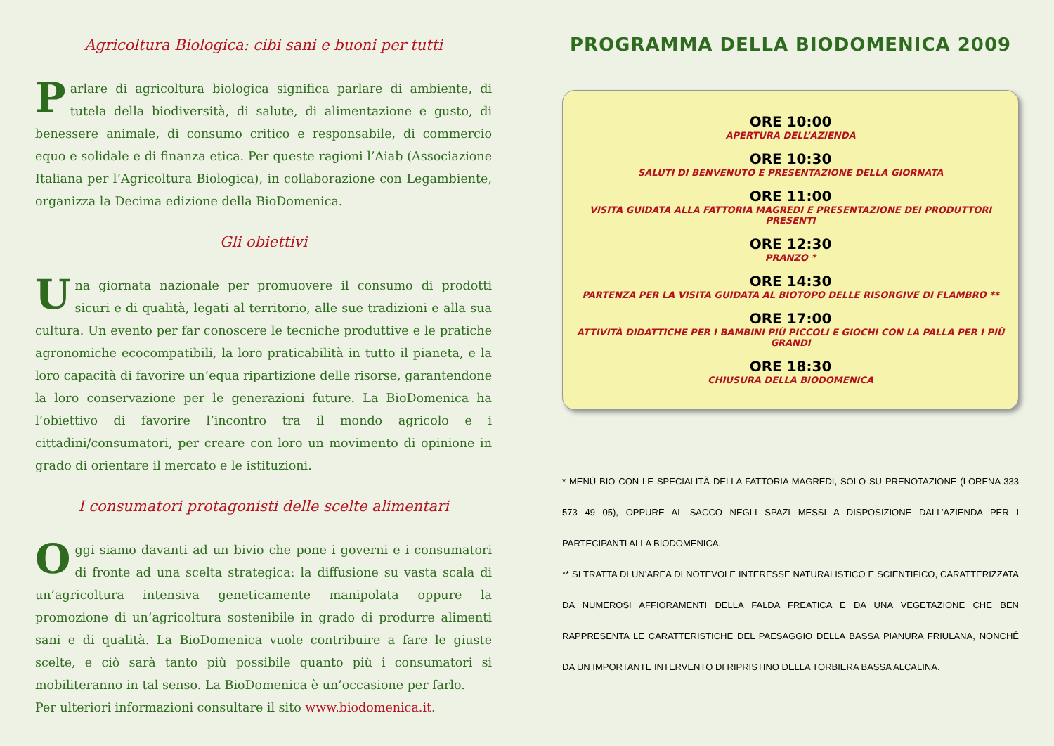Agricoltura Biologica: cibi sani e buoni per tutti
Parlare di agricoltura biologica significa parlare di ambiente, di tutela della biodiversità, di salute, di alimentazione e gusto, di benessere animale, di consumo critico e responsabile, di commercio equo e solidale e di finanza etica. Per queste ragioni l’Aiab (Associazione Italiana per l’Agricoltura Biologica), in collaborazione con Legambiente, organizza la Decima edizione della BioDomenica.
Gli obiettivi
Una giornata nazionale per promuovere il consumo di prodotti sicuri e di qualità, legati al territorio, alle sue tradizioni e alla sua cultura. Un evento per far conoscere le tecniche produttive e le pratiche agronomiche ecocompatibili, la loro praticabilità in tutto il pianeta, e la loro capacità di favorire un’equa ripartizione delle risorse, garantendone la loro conservazione per le generazioni future. La BioDomenica ha l’obiettivo di favorire l’incontro tra il mondo agricolo e i cittadini/consumatori, per creare con loro un movimento di opinione in grado di orientare il mercato e le istituzioni.
I consumatori protagonisti delle scelte alimentari
Oggi siamo davanti ad un bivio che pone i governi e i consumatori di fronte ad una scelta strategica: la diffusione su vasta scala di un’agricoltura intensiva geneticamente manipolata oppure la promozione di un’agricoltura sostenibile in grado di produrre alimenti sani e di qualità. La BioDomenica vuole contribuire a fare le giuste scelte, e ciò sarà tanto più possibile quanto più i consumatori si mobiliteranno in tal senso. La BioDomenica è un’occasione per farlo.
Per ulteriori informazioni consultare il sito www.biodomenica.it.
PROGRAMMA DELLA BIODOMENICA 2009
ORE 10:00
APERTURA DELL’AZIENDA
ORE 10:30
SALUTI DI BENVENUTO E PRESENTAZIONE DELLA GIORNATA
ORE 11:00
VISITA GUIDATA ALLA FATTORIA MAGREDI E PRESENTAZIONE DEI PRODUTTORI PRESENTI
ORE 12:30
PRANZO *
ORE 14:30
PARTENZA PER LA VISITA GUIDATA AL BIOTOPO DELLE RISORGIVE DI FLAMBRO **
ORE 17:00
ATTIVITÀ DIDATTICHE PER I BAMBINI PIÙ PICCOLI E GIOCHI CON LA PALLA PER I PIÙ GRANDI
ORE 18:30
CHIUSURA DELLA BIODOMENICA
* MENÙ BIO CON LE SPECIALITÀ DELLA FATTORIA MAGREDI, SOLO SU PRENOTAZIONE (LORENA 333 573 49 05), OPPURE AL SACCO NEGLI SPAZI MESSI A DISPOSIZIONE DALL’AZIENDA PER I PARTECIPANTI ALLA BIODOMENICA.
** SI TRATTA DI UN’AREA DI NOTEVOLE INTERESSE NATURALISTICO E SCIENTIFICO, CARATTERIZZATA DA NUMEROSI AFFIORAMENTI DELLA FALDA FREATICA E DA UNA VEGETAZIONE CHE BEN RAPPRESENTA LE CARATTERISTICHE DEL PAESAGGIO DELLA BASSA PIANURA FRIULANA, NONCHÉ DA UN IMPORTANTE INTERVENTO DI RIPRISTINO DELLA TORBIERA BASSA ALCALINA.